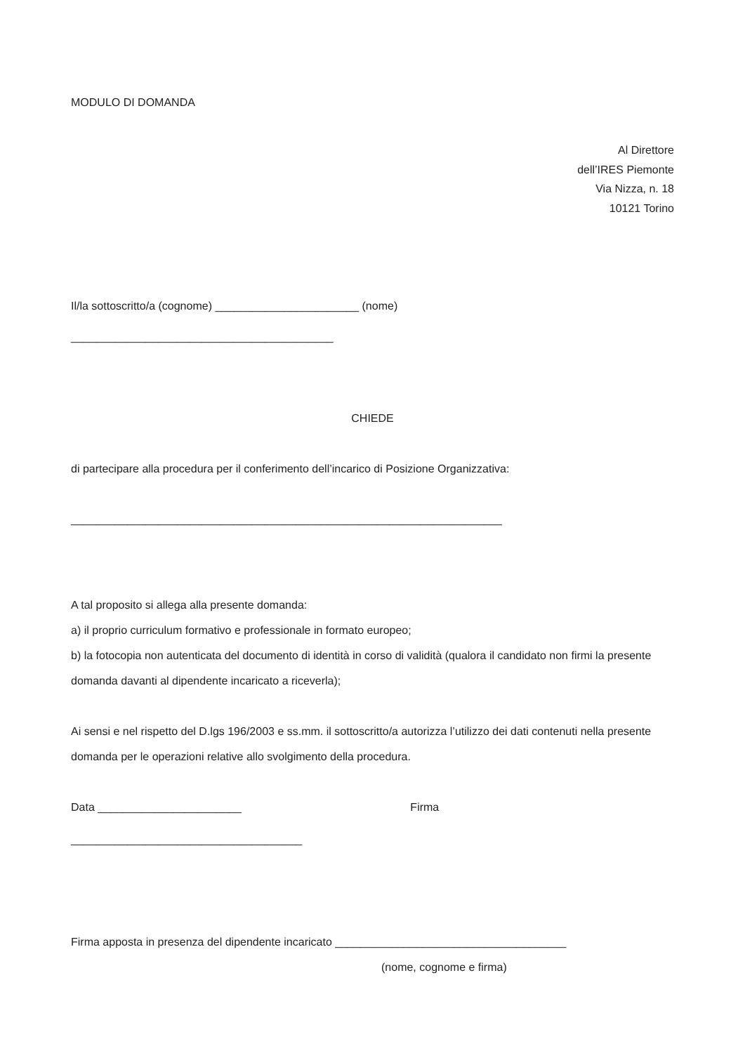MODULO DI DOMANDA
Al Direttore
dell’IRES Piemonte
Via Nizza, n. 18
10121 Torino
Il/la sottoscritto/a (cognome) _______________________ (nome)
__________________________________________
CHIEDE
di partecipare alla procedura per il conferimento dell’incarico di Posizione Organizzativa:
_____________________________________________________________________
A tal proposito si allega alla presente domanda:
a) il proprio curriculum formativo e professionale in formato europeo;
b) la fotocopia non autenticata del documento di identità in corso di validità (qualora il candidato non firmi la presente domanda davanti al dipendente incaricato a riceverla);
Ai sensi e nel rispetto del D.lgs 196/2003 e ss.mm. il sottoscritto/a autorizza l’utilizzo dei dati contenuti nella presente domanda per le operazioni relative allo svolgimento della procedura.
Data _______________________ Firma
_____________________________________
Firma apposta in presenza del dipendente incaricato _____________________________________
(nome, cognome e firma)